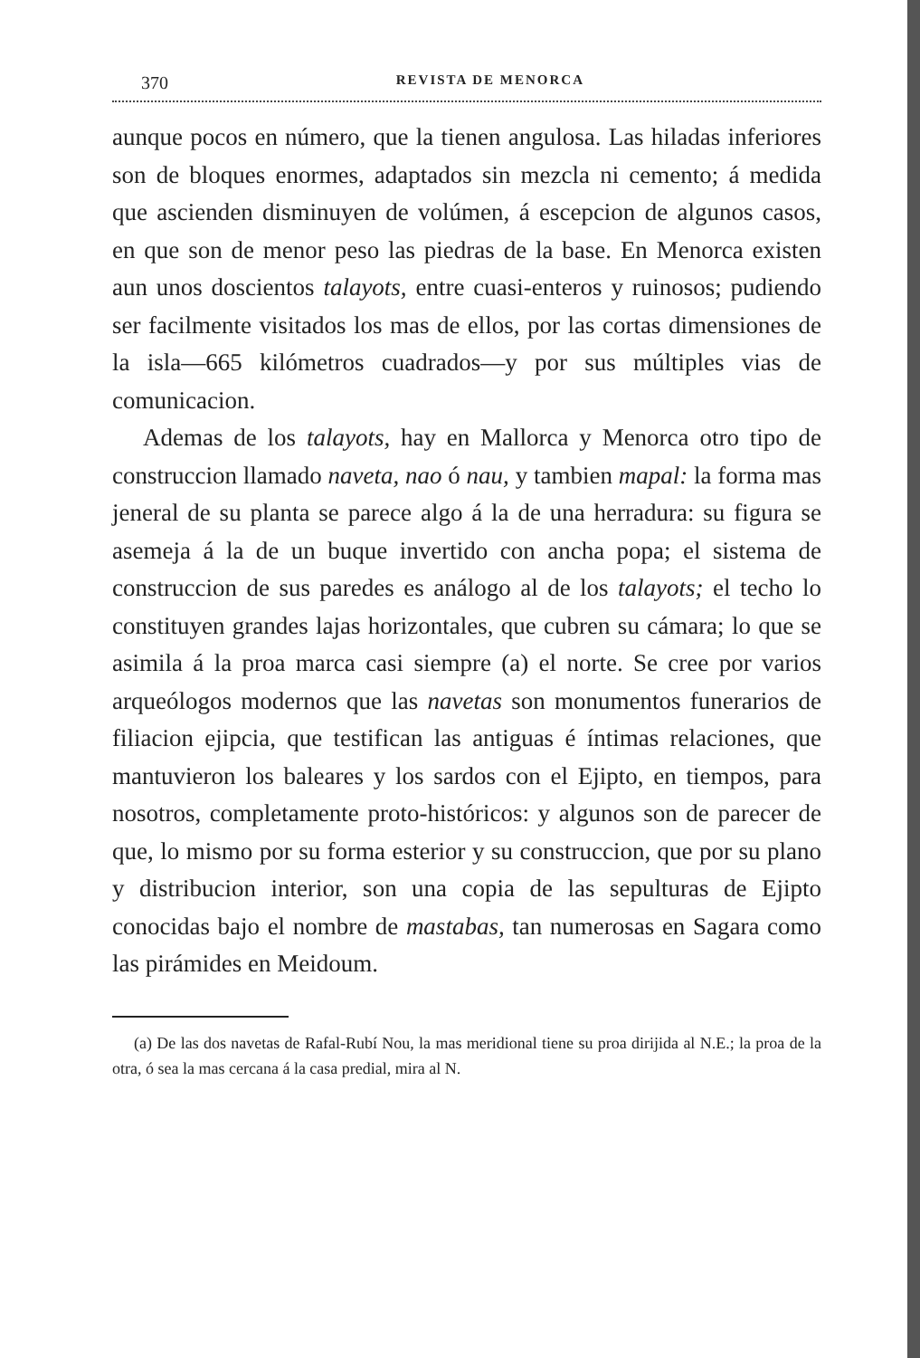370 REVISTA DE MENORCA
aunque pocos en número, que la tienen angulosa. Las hiladas inferiores son de bloques enormes, adaptados sin mezcla ni cemento; á medida que ascienden disminuyen de volúmen, á escepcion de algunos casos, en que son de menor peso las piedras de la base. En Menorca existen aun unos doscientos talayots, entre cuasi-enteros y ruinosos; pudiendo ser facilmente visitados los mas de ellos, por las cortas dimensiones de la isla—665 kilómetros cuadrados—y por sus múltiples vias de comunicacion.
Ademas de los talayots, hay en Mallorca y Menorca otro tipo de construccion llamado naveta, nao ó nau, y tambien mapal: la forma mas jeneral de su planta se parece algo á la de una herradura: su figura se asemeja á la de un buque invertido con ancha popa; el sistema de construccion de sus paredes es análogo al de los talayots; el techo lo constituyen grandes lajas horizontales, que cubren su cámara; lo que se asimila á la proa marca casi siempre (a) el norte. Se cree por varios arqueólogos modernos que las navetas son monumentos funerarios de filiacion ejipcia, que testifican las antiguas é íntimas relaciones, que mantuvieron los baleares y los sardos con el Ejipto, en tiempos, para nosotros, completamente proto-históricos: y algunos son de parecer de que, lo mismo por su forma esterior y su construccion, que por su plano y distribucion interior, son una copia de las sepulturas de Ejipto conocidas bajo el nombre de mastabas, tan numerosas en Sagara como las pirámides en Meidoum.
(a) De las dos navetas de Rafal-Rubí Nou, la mas meridional tiene su proa dirijida al N.E.; la proa de la otra, ó sea la mas cercana á la casa predial, mira al N.